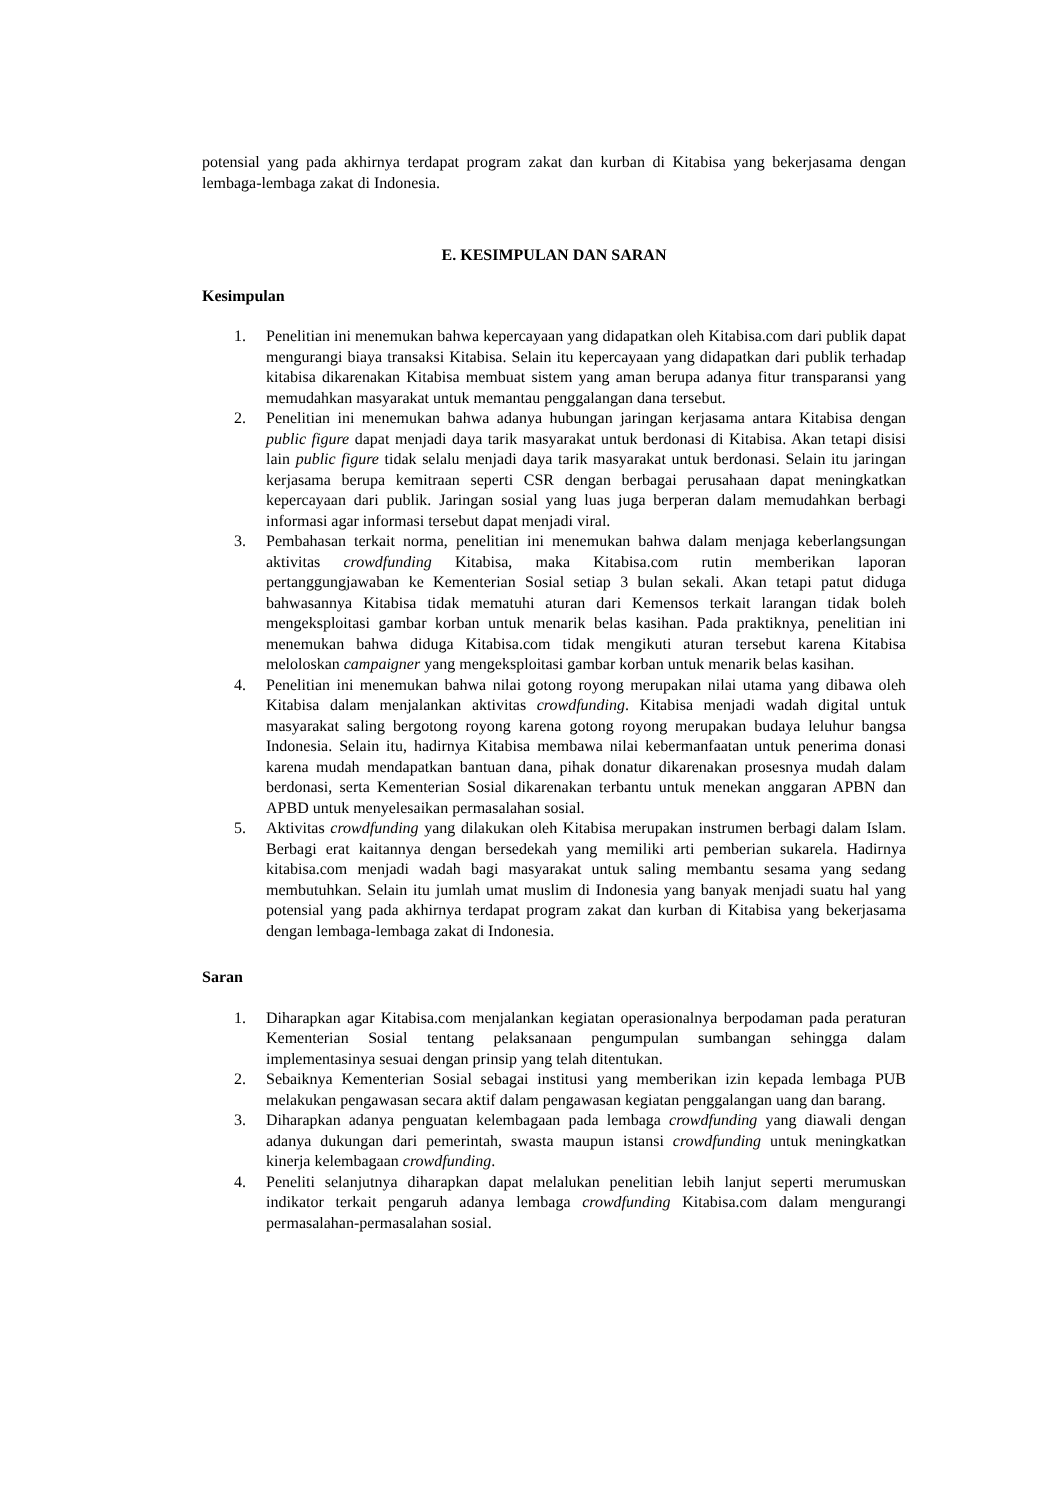potensial yang pada akhirnya terdapat program zakat dan kurban di Kitabisa yang bekerjasama dengan lembaga-lembaga zakat di Indonesia.
E. KESIMPULAN DAN SARAN
Kesimpulan
1. Penelitian ini menemukan bahwa kepercayaan yang didapatkan oleh Kitabisa.com dari publik dapat mengurangi biaya transaksi Kitabisa. Selain itu kepercayaan yang didapatkan dari publik terhadap kitabisa dikarenakan Kitabisa membuat sistem yang aman berupa adanya fitur transparansi yang memudahkan masyarakat untuk memantau penggalangan dana tersebut.
2. Penelitian ini menemukan bahwa adanya hubungan jaringan kerjasama antara Kitabisa dengan public figure dapat menjadi daya tarik masyarakat untuk berdonasi di Kitabisa. Akan tetapi disisi lain public figure tidak selalu menjadi daya tarik masyarakat untuk berdonasi. Selain itu jaringan kerjasama berupa kemitraan seperti CSR dengan berbagai perusahaan dapat meningkatkan kepercayaan dari publik. Jaringan sosial yang luas juga berperan dalam memudahkan berbagi informasi agar informasi tersebut dapat menjadi viral.
3. Pembahasan terkait norma, penelitian ini menemukan bahwa dalam menjaga keberlangsungan aktivitas crowdfunding Kitabisa, maka Kitabisa.com rutin memberikan laporan pertanggungjawaban ke Kementerian Sosial setiap 3 bulan sekali. Akan tetapi patut diduga bahwasannya Kitabisa tidak mematuhi aturan dari Kemensos terkait larangan tidak boleh mengeksploitasi gambar korban untuk menarik belas kasihan. Pada praktiknya, penelitian ini menemukan bahwa diduga Kitabisa.com tidak mengikuti aturan tersebut karena Kitabisa meloloskan campaigner yang mengeksploitasi gambar korban untuk menarik belas kasihan.
4. Penelitian ini menemukan bahwa nilai gotong royong merupakan nilai utama yang dibawa oleh Kitabisa dalam menjalankan aktivitas crowdfunding. Kitabisa menjadi wadah digital untuk masyarakat saling bergotong royong karena gotong royong merupakan budaya leluhur bangsa Indonesia. Selain itu, hadirnya Kitabisa membawa nilai kebermanfaatan untuk penerima donasi karena mudah mendapatkan bantuan dana, pihak donatur dikarenakan prosesnya mudah dalam berdonasi, serta Kementerian Sosial dikarenakan terbantu untuk menekan anggaran APBN dan APBD untuk menyelesaikan permasalahan sosial.
5. Aktivitas crowdfunding yang dilakukan oleh Kitabisa merupakan instrumen berbagi dalam Islam. Berbagi erat kaitannya dengan bersedekah yang memiliki arti pemberian sukarela. Hadirnya kitabisa.com menjadi wadah bagi masyarakat untuk saling membantu sesama yang sedang membutuhkan. Selain itu jumlah umat muslim di Indonesia yang banyak menjadi suatu hal yang potensial yang pada akhirnya terdapat program zakat dan kurban di Kitabisa yang bekerjasama dengan lembaga-lembaga zakat di Indonesia.
Saran
1. Diharapkan agar Kitabisa.com menjalankan kegiatan operasionalnya berpodaman pada peraturan Kementerian Sosial tentang pelaksanaan pengumpulan sumbangan sehingga dalam implementasinya sesuai dengan prinsip yang telah ditentukan.
2. Sebaiknya Kementerian Sosial sebagai institusi yang memberikan izin kepada lembaga PUB melakukan pengawasan secara aktif dalam pengawasan kegiatan penggalangan uang dan barang.
3. Diharapkan adanya penguatan kelembagaan pada lembaga crowdfunding yang diawali dengan adanya dukungan dari pemerintah, swasta maupun istansi crowdfunding untuk meningkatkan kinerja kelembagaan crowdfunding.
4. Peneliti selanjutnya diharapkan dapat melalukan penelitian lebih lanjut seperti merumuskan indikator terkait pengaruh adanya lembaga crowdfunding Kitabisa.com dalam mengurangi permasalahan-permasalahan sosial.